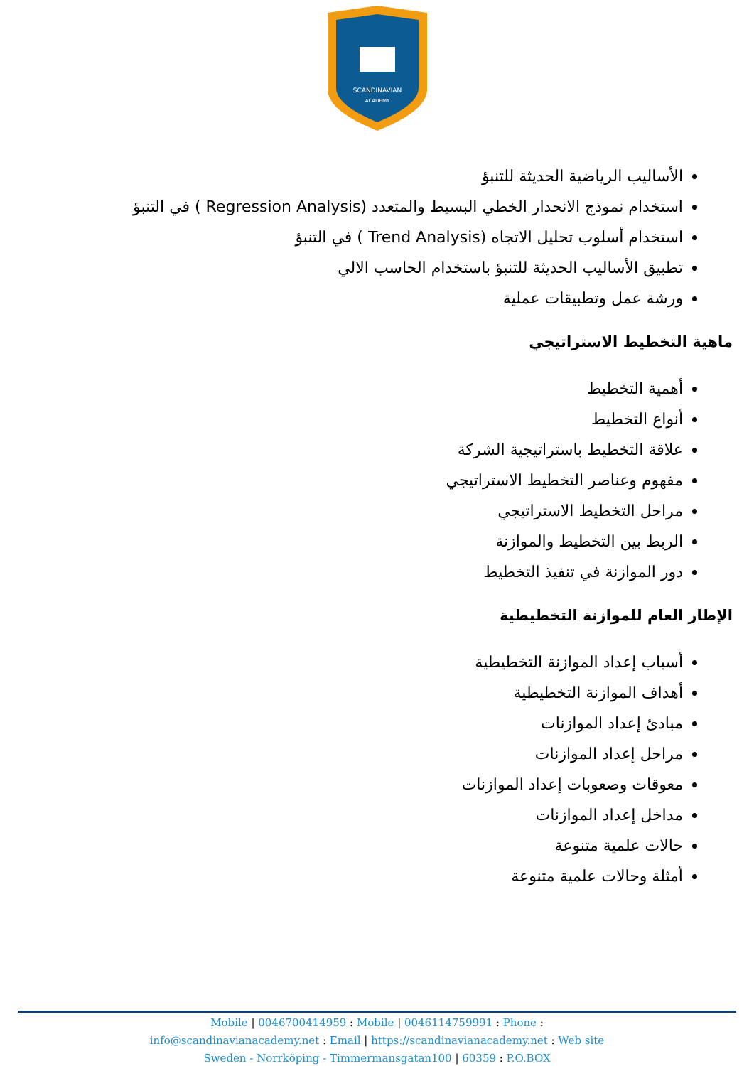SCANDINAVIAN
ACADEMY
الأساليب الرياضية الحديثة للتنبؤ
استخدام نموذج الانحدار الخطي البسيط والمتعدد (Regression Analysis ) في التنبؤ
استخدام أسلوب تحليل الاتجاه (Trend Analysis ) في التنبؤ
تطبيق الأساليب الحديثة للتنبؤ باستخدام الحاسب الالي
ورشة عمل وتطبيقات عملية
ماهية التخطيط الاستراتيجي
أهمية التخطيط
أنواع التخطيط
علاقة التخطيط باستراتيجية الشركة
مفهوم وعناصر التخطيط الاستراتيجي
مراحل التخطيط الاستراتيجي
الربط بين التخطيط والموازنة
دور الموازنة في تنفيذ التخطيط
الإطار العام للموازنة التخطيطية
أسباب إعداد الموازنة التخطيطية
أهداف الموازنة التخطيطية
مبادئ إعداد الموازنات
مراحل إعداد الموازنات
معوقات وصعوبات إعداد الموازنات
مداخل إعداد الموازنات
حالات علمية متنوعة
أمثلة وحالات علمية متنوعة
Mobile | 0046700414959 : Mobile | 0046114759991 : Phone :
info@scandinavianacademy.net : Email | https://scandinavianacademy.net : Web site
Sweden - Norrköping - Timmermansgatan100 | 60359 : P.O.BOX